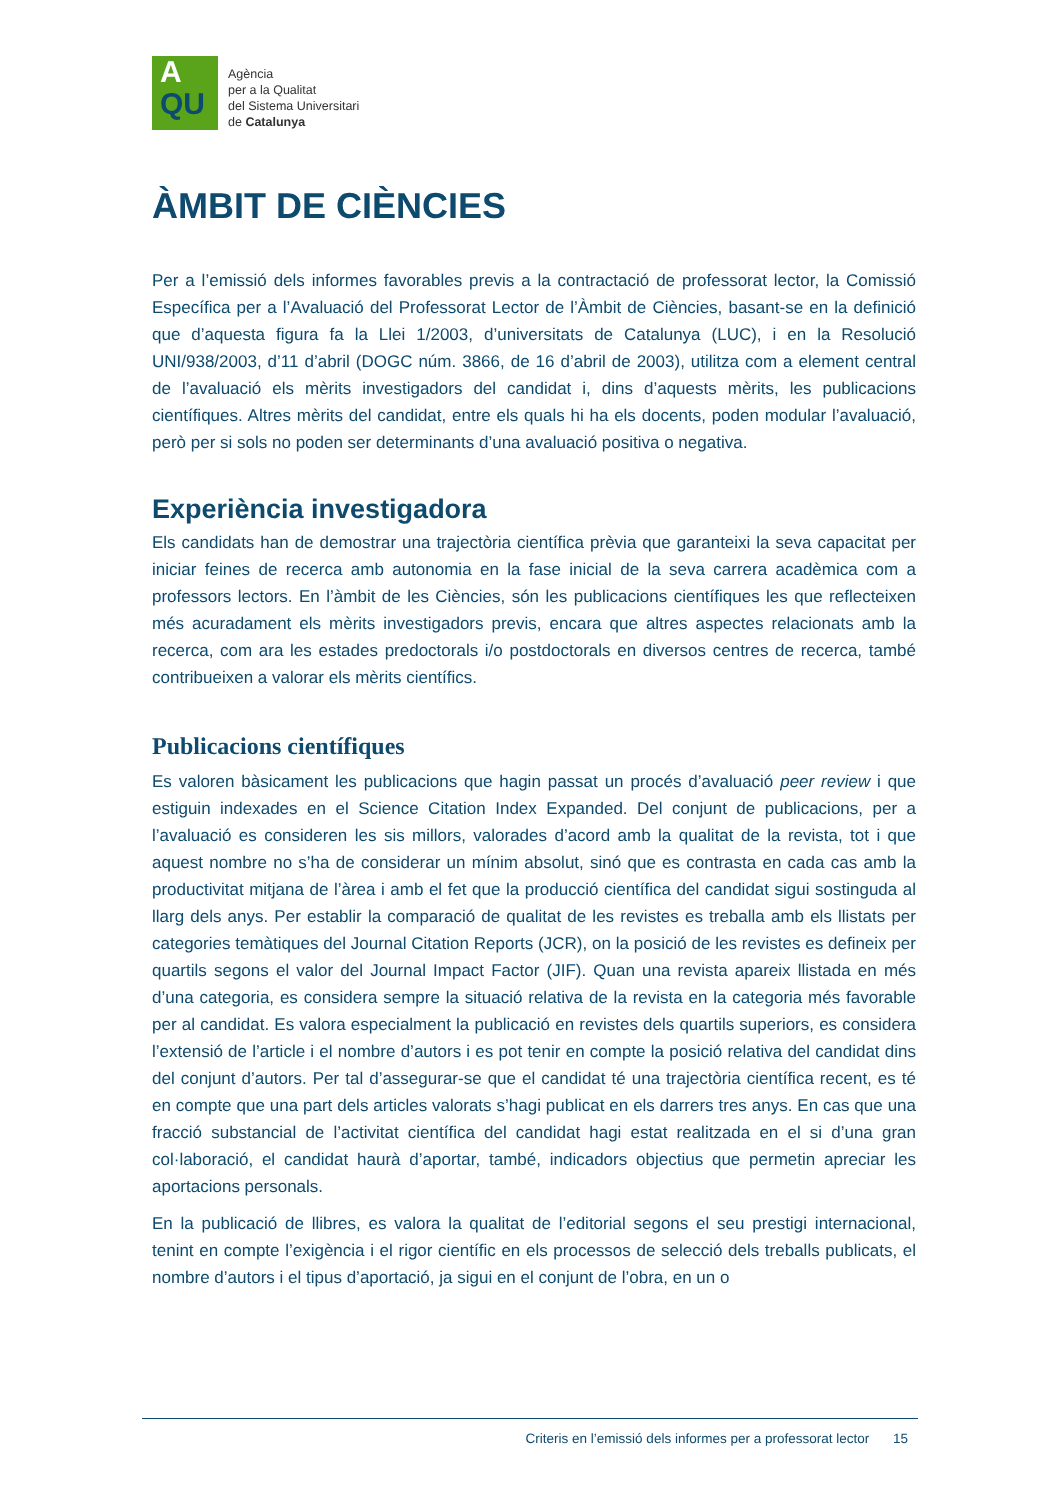A
QU
Agència
per a la Qualitat
del Sistema Universitari
de Catalunya
ÀMBIT DE CIÈNCIES
Per a l’emissió dels informes favorables previs a la contractació de professorat lector, la Comissió Específica per a l’Avaluació del Professorat Lector de l’Àmbit de Ciències, basant-se en la definició que d’aquesta figura fa la Llei 1/2003, d’universitats de Catalunya (LUC), i en la Resolució UNI/938/2003, d’11 d’abril (DOGC núm. 3866, de 16 d’abril de 2003), utilitza com a element central de l’avaluació els mèrits investigadors del candidat i, dins d’aquests mèrits, les publicacions científiques. Altres mèrits del candidat, entre els quals hi ha els docents, poden modular l’avaluació, però per si sols no poden ser determinants d’una avaluació positiva o negativa.
Experiència investigadora
Els candidats han de demostrar una trajectòria científica prèvia que garanteixi la seva capacitat per iniciar feines de recerca amb autonomia en la fase inicial de la seva carrera acadèmica com a professors lectors. En l’àmbit de les Ciències, són les publicacions científiques les que reflecteixen més acuradament els mèrits investigadors previs, encara que altres aspectes relacionats amb la recerca, com ara les estades predoctorals i/o postdoctorals en diversos centres de recerca, també contribueixen a valorar els mèrits científics.
Publicacions científiques
Es valoren bàsicament les publicacions que hagin passat un procés d’avaluació peer review i que estiguin indexades en el Science Citation Index Expanded. Del conjunt de publicacions, per a l’avaluació es consideren les sis millors, valorades d’acord amb la qualitat de la revista, tot i que aquest nombre no s’ha de considerar un mínim absolut, sinó que es contrasta en cada cas amb la productivitat mitjana de l’àrea i amb el fet que la producció científica del candidat sigui sostinguda al llarg dels anys. Per establir la comparació de qualitat de les revistes es treballa amb els llistats per categories temàtiques del Journal Citation Reports (JCR), on la posició de les revistes es defineix per quartils segons el valor del Journal Impact Factor (JIF). Quan una revista apareix llistada en més d’una categoria, es considera sempre la situació relativa de la revista en la categoria més favorable per al candidat. Es valora especialment la publicació en revistes dels quartils superiors, es considera l’extensió de l’article i el nombre d’autors i es pot tenir en compte la posició relativa del candidat dins del conjunt d’autors. Per tal d’assegurar-se que el candidat té una trajectòria científica recent, es té en compte que una part dels articles valorats s’hagi publicat en els darrers tres anys. En cas que una fracció substancial de l’activitat científica del candidat hagi estat realitzada en el si d’una gran col·laboració, el candidat haurà d’aportar, també, indicadors objectius que permetin apreciar les aportacions personals.
En la publicació de llibres, es valora la qualitat de l’editorial segons el seu prestigi internacional, tenint en compte l’exigència i el rigor científic en els processos de selecció dels treballs publicats, el nombre d’autors i el tipus d’aportació, ja sigui en el conjunt de l’obra, en un o
Criteris en l’emissió dels informes per a professorat lector 15